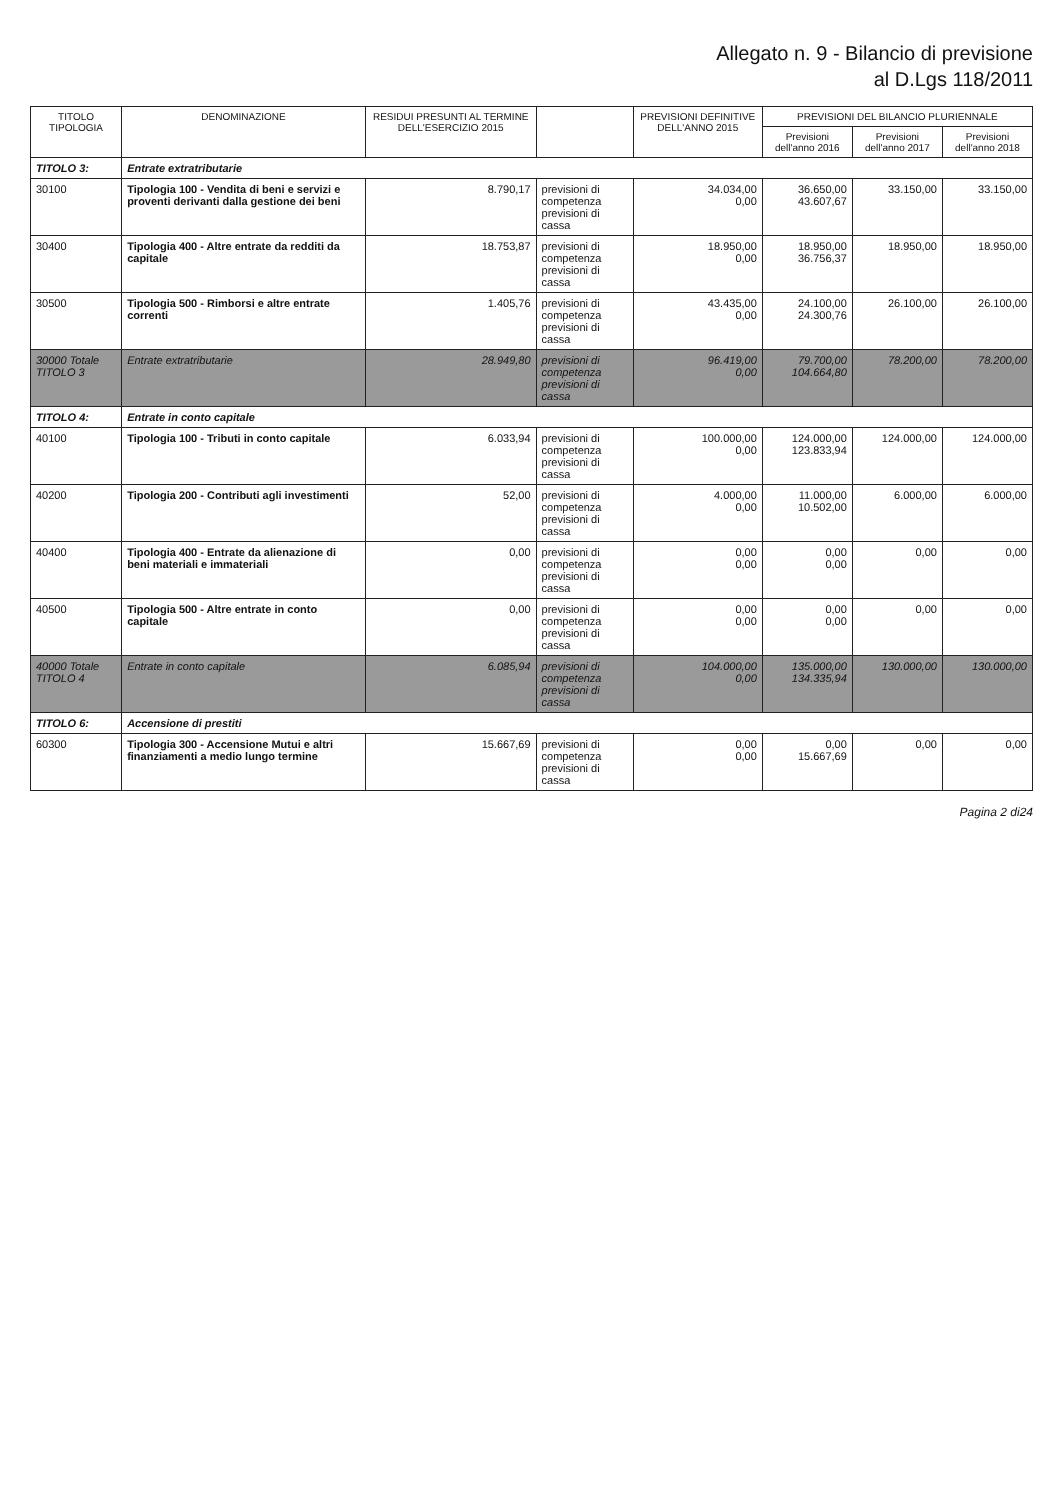Allegato n. 9 - Bilancio di previsione
al D.Lgs 118/2011
| TITOLO TIPOLOGIA | DENOMINAZIONE | RESIDUI PRESUNTI AL TERMINE DELL'ESERCIZIO 2015 | | PREVISIONI DEFINITIVE DELL'ANNO 2015 | PREVISIONI DEL BILANCIO PLURIENNALE | | |
| --- | --- | --- | --- | --- | --- | --- | --- |
| | | | | | Previsioni dell'anno 2016 | Previsioni dell'anno 2017 | Previsioni dell'anno 2018 |
| TITOLO 3: | Entrate extratributarie | | | | | | |
| 30100 | Tipologia 100 - Vendita di beni e servizi e proventi derivanti dalla gestione dei beni | 8.790,17 | previsioni di competenza previsioni di cassa | 34.034,00 0,00 | 36.650,00 43.607,67 | 33.150,00 | 33.150,00 |
| 30400 | Tipologia 400 - Altre entrate da redditi da capitale | 18.753,87 | previsioni di competenza previsioni di cassa | 18.950,00 0,00 | 18.950,00 36.756,37 | 18.950,00 | 18.950,00 |
| 30500 | Tipologia 500 - Rimborsi e altre entrate correnti | 1.405,76 | previsioni di competenza previsioni di cassa | 43.435,00 0,00 | 24.100,00 24.300,76 | 26.100,00 | 26.100,00 |
| 30000 Totale TITOLO 3 | Entrate extratributarie | 28.949,80 | previsioni di competenza previsioni di cassa | 96.419,00 0,00 | 79.700,00 104.664,80 | 78.200,00 | 78.200,00 |
| TITOLO 4: | Entrate in conto capitale | | | | | | |
| 40100 | Tipologia 100 - Tributi in conto capitale | 6.033,94 | previsioni di competenza previsioni di cassa | 100.000,00 0,00 | 124.000,00 123.833,94 | 124.000,00 | 124.000,00 |
| 40200 | Tipologia 200 - Contributi agli investimenti | 52,00 | previsioni di competenza previsioni di cassa | 4.000,00 0,00 | 11.000,00 10.502,00 | 6.000,00 | 6.000,00 |
| 40400 | Tipologia 400 - Entrate da alienazione di beni materiali e immateriali | 0,00 | previsioni di competenza previsioni di cassa | 0,00 0,00 | 0,00 0,00 | 0,00 | 0,00 |
| 40500 | Tipologia 500 - Altre entrate in conto capitale | 0,00 | previsioni di competenza previsioni di cassa | 0,00 0,00 | 0,00 0,00 | 0,00 | 0,00 |
| 40000 Totale TITOLO 4 | Entrate in conto capitale | 6.085,94 | previsioni di competenza previsioni di cassa | 104.000,00 0,00 | 135.000,00 134.335,94 | 130.000,00 | 130.000,00 |
| TITOLO 6: | Accensione di prestiti | | | | | | |
| 60300 | Tipologia 300 - Accensione Mutui e altri finanziamenti a medio lungo termine | 15.667,69 | previsioni di competenza previsioni di cassa | 0,00 0,00 | 0,00 15.667,69 | 0,00 | 0,00 |
Pagina 2 di24